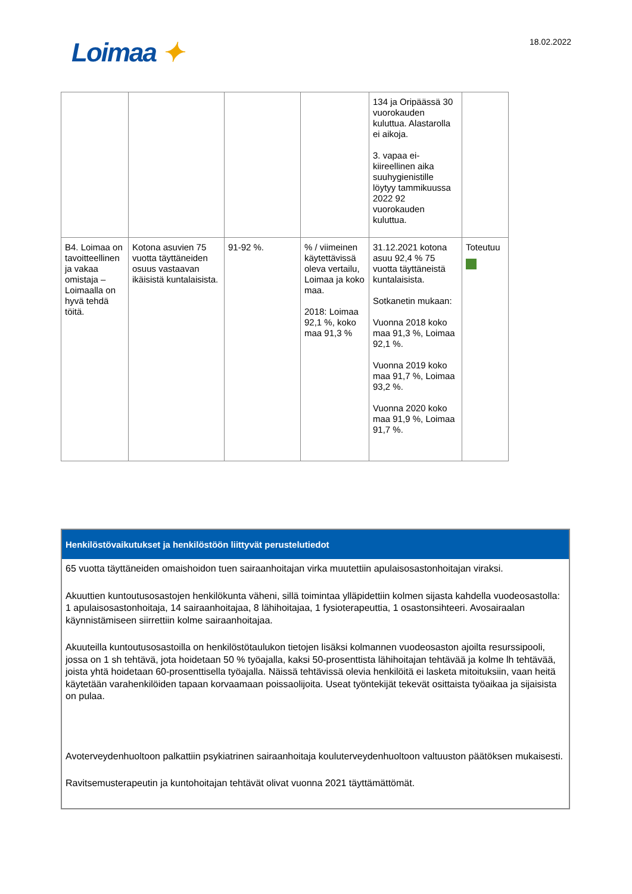Loimaa ✦
18.02.2022
| | | | | 134 ja Oripäässä 30 vuorokauden kuluttua. Alastarolla ei aikoja. 3. vapaa ei-kiireellinen aika suuhygienistille löytyy tammikuussa 2022 92 vuorokauden kuluttua. | |
| B4. Loimaa on tavoitteellinen ja vakaa omistaja – Loimaalla on hyvä tehdä töitä. | Kotona asuvien 75 vuotta täyttäneiden osuus vastaavan ikäisistä kuntalaisista. | 91-92 %. | % / viimeinen käytettävissä oleva vertailu, Loimaa ja koko maa. 2018: Loimaa 92,1 %, koko maa 91,3 % | 31.12.2021 kotona asuu 92,4 % 75 vuotta täyttäneistä kuntalaisista. Sotkanetin mukaan: Vuonna 2018 koko maa 91,3 %, Loimaa 92,1 %. Vuonna 2019 koko maa 91,7 %, Loimaa 93,2 %. Vuonna 2020 koko maa 91,9 %, Loimaa 91,7 %. | Toteutuu |
Henkilöstövaikutukset ja henkilöstöön liittyvät perustelutiedot
65 vuotta täyttäneiden omaishoidon tuen sairaanhoitajan virka muutettiin apulaisosastonhoitajan viraksi.
Akuuttien kuntoutusosastojen henkilökunta väheni, sillä toimintaa ylläpidettiin kolmen sijasta kahdella vuodeosastolla: 1 apulaisosastonhoitaja, 14 sairaanhoitajaa, 8 lähihoitajaa, 1 fysioterapeuttia, 1 osastonsihteeri. Avosairaalan käynnistämiseen siirrettiin kolme sairaanhoitajaa.
Akuuteilla kuntoutusosastoilla on henkilöstötaulukon tietojen lisäksi kolmannen vuodeosaston ajoilta resurssipooli, jossa on 1 sh tehtävä, jota hoidetaan 50 % työajalla, kaksi 50-prosenttista lähihoitajan tehtävää ja kolme lh tehtävää, joista yhtä hoidetaan 60-prosenttisella työajalla. Näissä tehtävissä olevia henkilöitä ei lasketa mitoituksiin, vaan heitä käytetään varahenkilöiden tapaan korvaamaan poissaolijoita. Useat työntekijät tekevät osittaista työaikaa ja sijaisista on pulaa.
Avoterveydenhuoltoon palkattiin psykiatrinen sairaanhoitaja kouluterveydenhuoltoon valtuuston päätöksen mukaisesti.
Ravitsemusterapeutin ja kuntohoitajan tehtävät olivat vuonna 2021 täyttämättömät.